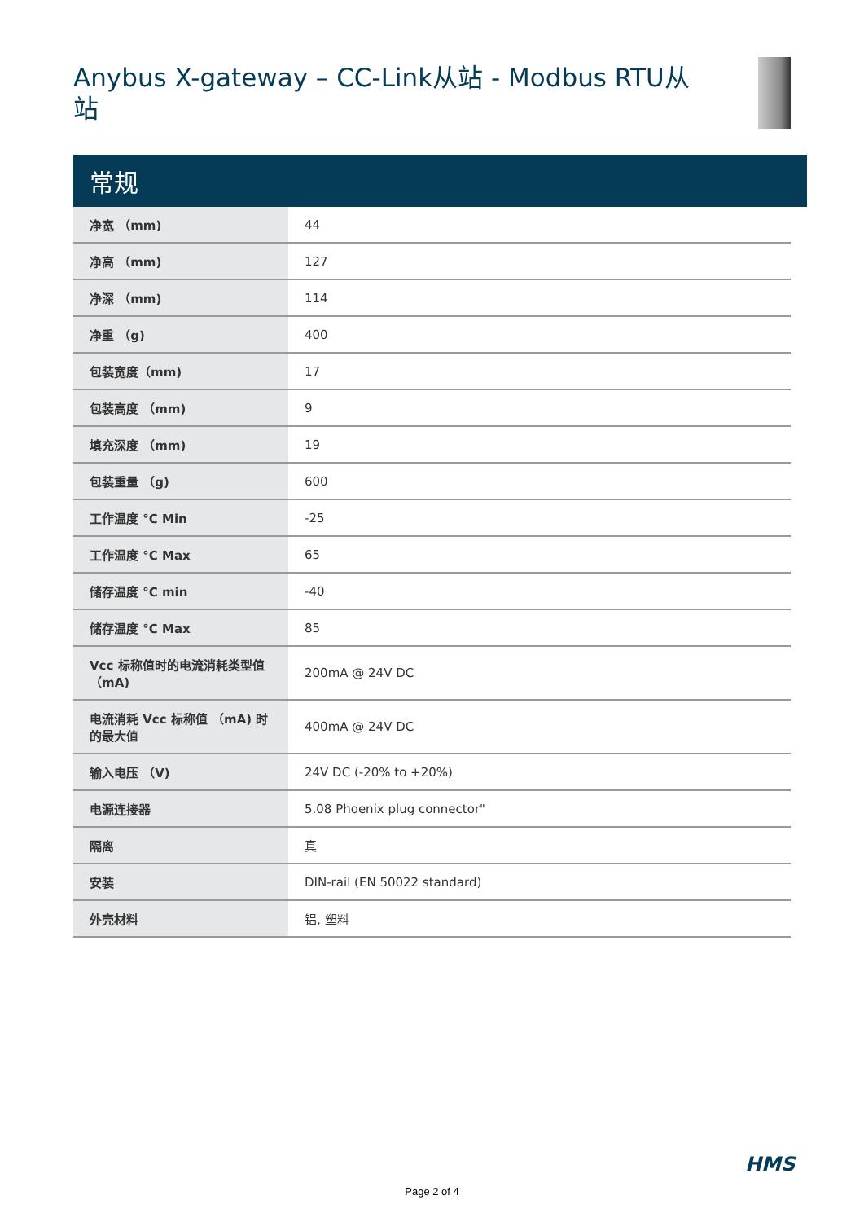Anybus X-gateway – CC-Link从站 - Modbus RTU从站
常规
| 净宽 （mm) | 44 |
| 净高 （mm) | 127 |
| 净深 （mm) | 114 |
| 净重 （g) | 400 |
| 包装宽度（mm) | 17 |
| 包装高度 （mm) | 9 |
| 填充深度 （mm) | 19 |
| 包装重量 （g) | 600 |
| 工作温度 °C Min | -25 |
| 工作温度 °C Max | 65 |
| 储存温度 °C min | -40 |
| 储存温度 °C Max | 85 |
| Vcc 标称值时的电流消耗类型值 （mA) | 200mA @ 24V DC |
| 电流消耗 Vcc 标称值 （mA) 时的最大值 | 400mA @ 24V DC |
| 输入电压 （V) | 24V DC (-20% to +20%) |
| 电源连接器 | 5.08 Phoenix plug connector" |
| 隔离 | 真 |
| 安装 | DIN-rail (EN 50022 standard) |
| 外壳材料 | 铝, 塑料 |
HMS
Page 2 of 4